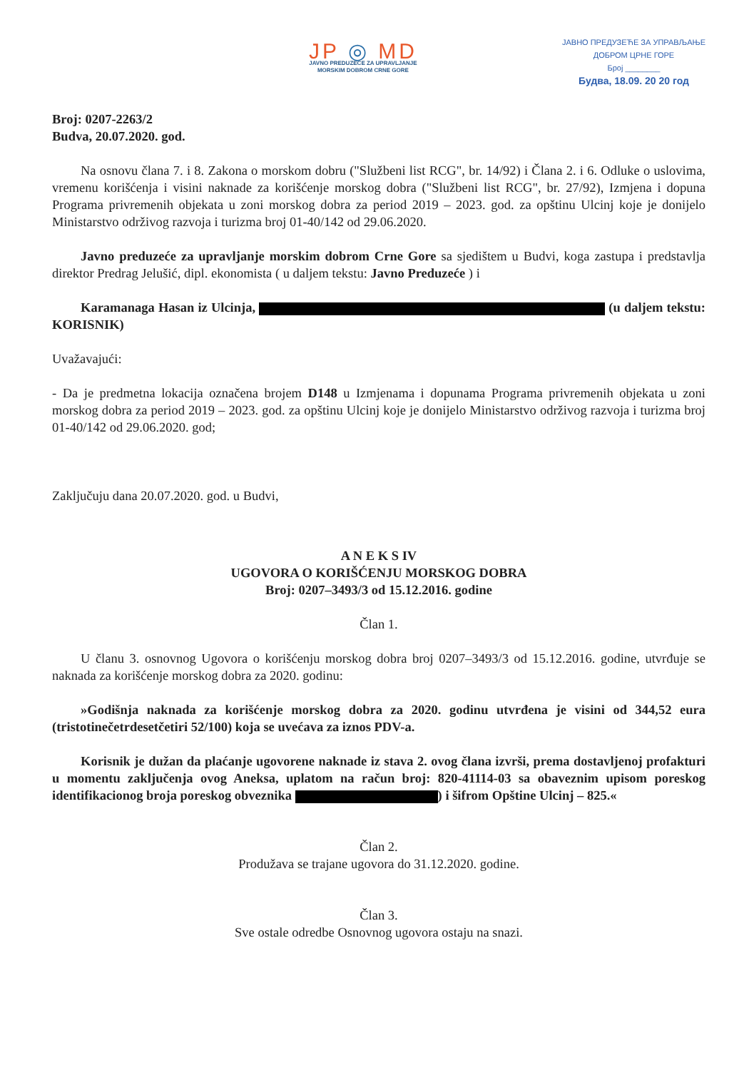JP ◎ MD
JAVNO PREDUZEĆE ZA UPRAVLJANJE
MORSKIM DOBROM CRNE GORE
ЈАВНО ПРЕДУЗЕЋЕ ЗА УПРАВЉАЊЕ
ДОБРОМ ЦРНЕ ГОРЕ
Број ________
Будва, 18.09. 20 20 год
Broj: 0207-2263/2
Budva, 20.07.2020. god.
Na osnovu člana 7. i 8. Zakona o morskom dobru ("Službeni list RCG", br. 14/92) i Člana 2. i 6. Odluke o uslovima, vremenu korišćenja i visini naknade za korišćenje morskog dobra ("Službeni list RCG", br. 27/92), Izmjena i dopuna Programa privremenih objekata u zoni morskog dobra za period 2019 – 2023. god. za opštinu Ulcinj koje je donijelo Ministarstvo održivog razvoja i turizma broj 01-40/142 od 29.06.2020.
Javno preduzeće za upravljanje morskim dobrom Crne Gore sa sjedištem u Budvi, koga zastupa i predstavlja direktor Predrag Jelušić, dipl. ekonomista ( u daljem tekstu: Javno Preduzeće ) i
Karamanaga Hasan iz Ulcinja, (u daljem tekstu: KORISNIK)
Uvažavajući:
- Da je predmetna lokacija označena brojem D148 u Izmjenama i dopunama Programa privremenih objekata u zoni morskog dobra za period 2019 – 2023. god. za opštinu Ulcinj koje je donijelo Ministarstvo održivog razvoja i turizma broj 01-40/142 od 29.06.2020. god;
Zaključuju dana 20.07.2020. god. u Budvi,
A N E K S IV
UGOVORA O KORIŠĆENJU MORSKOG DOBRA
Broj: 0207–3493/3 od 15.12.2016. godine
Član 1.
U članu 3. osnovnog Ugovora o korišćenju morskog dobra broj 0207–3493/3 od 15.12.2016. godine, utvrđuje se naknada za korišćenje morskog dobra za 2020. godinu:
»Godišnja naknada za korišćenje morskog dobra za 2020. godinu utvrđena je visini od 344,52 eura (tristotinečetrdesetčetiri 52/100) koja se uvećava za iznos PDV-a.
Korisnik je dužan da plaćanje ugovorene naknade iz stava 2. ovog člana izvrši, prema dostavljenoj profakturi u momentu zaključenja ovog Aneksa, uplatom na račun broj: 820-41114-03 sa obaveznim upisom poreskog identifikacionog broja poreskog obveznika ) i šifrom Opštine Ulcinj – 825.«
Član 2.
Produžava se trajane ugovora do 31.12.2020. godine.
Član 3.
Sve ostale odredbe Osnovnog ugovora ostaju na snazi.